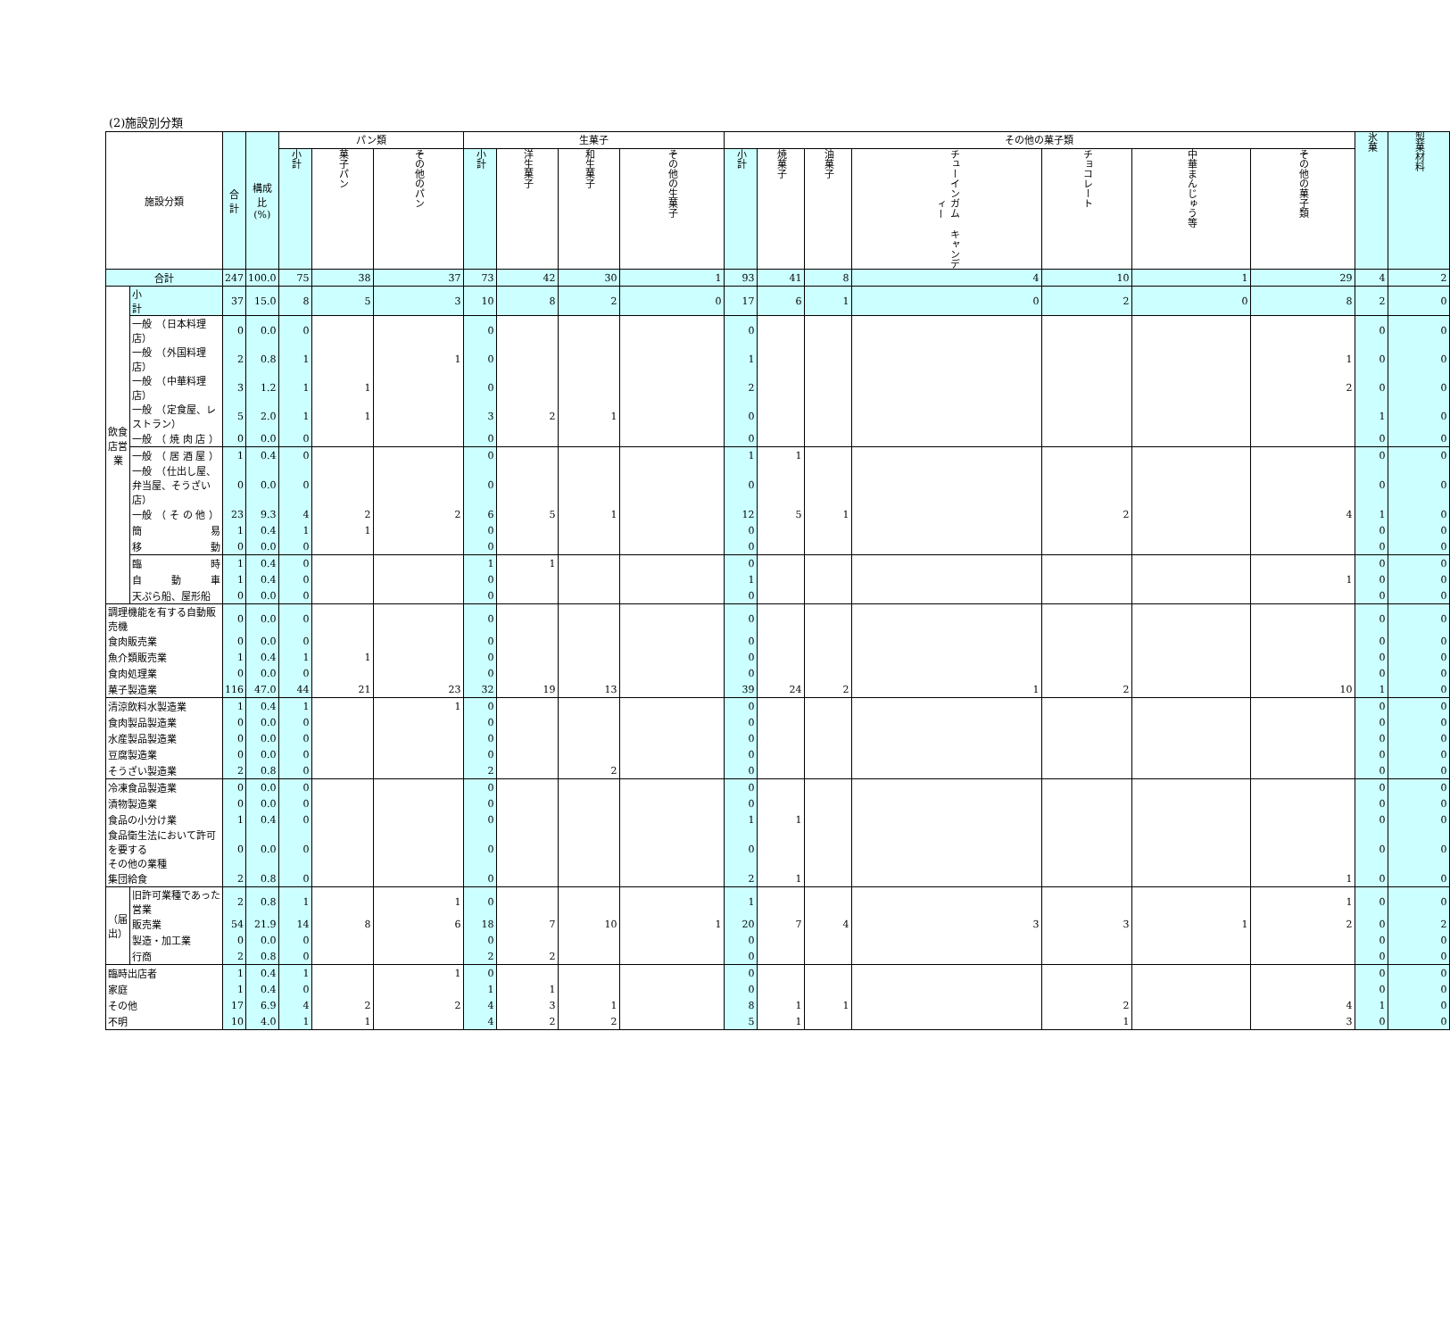(2)施設別分類
| 施設分類 | | 合計 | 構成比 (%) | パン類 | | | 生菓子 | | | | その他の菓子類 | | | | | | | 氷菓 | 製菓材料 |
| --- | --- | --- | --- | --- | --- | --- | --- | --- | --- | --- | --- | --- | --- | --- | --- | --- | --- | --- | --- |
| | | | | 小計 | 菓子パン | その他のパン | 小計 | 洋生菓子 | 和生菓子 | その他の生菓子 | 小計 | 焼菓子 | 油菓子 | チューインガム キャンディー | チョコレート | 中華まんじゅう等 | その他の菓子類 | | |
| 合計 | | 247 | 100.0 | 75 | 38 | 37 | 73 | 42 | 30 | 1 | 93 | 41 | 8 | 4 | 10 | 1 | 29 | 4 | 2 |
| 飲食店営業 | 小 計 | 37 | 15.0 | 8 | 5 | 3 | 10 | 8 | 2 | 0 | 17 | 6 | 1 | 0 | 2 | 0 | 8 | 2 | 0 |
| | 一般 （日本料理店） | 0 | 0.0 | 0 | | | 0 | | | | 0 | | | | | | | 0 | 0 |
| | 一般 （外国料理店） | 2 | 0.8 | 1 | | 1 | 0 | | | | 1 | | | | | | 1 | 0 | 0 |
| | 一般 （中華料理店） | 3 | 1.2 | 1 | 1 | | 0 | | | | 2 | | | | | | 2 | 0 | 0 |
| | 一般 （定食屋、レストラン） | 5 | 2.0 | 1 | 1 | | 3 | 2 | 1 | | 0 | | | | | | | 1 | 0 |
| | 一般 （ 焼 肉 店 ） | 0 | 0.0 | 0 | | | 0 | | | | 0 | | | | | | | 0 | 0 |
| | 一般 （ 居 酒 屋 ） | 1 | 0.4 | 0 | | | 0 | | | | 1 | 1 | | | | | | 0 | 0 |
| | 一般 （仕出し屋、弁当屋、そうざい店） | 0 | 0.0 | 0 | | | 0 | | | | 0 | | | | | | | 0 | 0 |
| | 一般 （ そ の 他 ） | 23 | 9.3 | 4 | 2 | 2 | 6 | 5 | 1 | | 12 | 5 | 1 | | 2 | | 4 | 1 | 0 |
| | 簡 易 | 1 | 0.4 | 1 | 1 | | 0 | | | | 0 | | | | | | | 0 | 0 |
| | 移 動 | 0 | 0.0 | 0 | | | 0 | | | | 0 | | | | | | | 0 | 0 |
| | 臨 時 | 1 | 0.4 | 0 | | | 1 | 1 | | | 0 | | | | | | | 0 | 0 |
| | 自 動 車 | 1 | 0.4 | 0 | | | 0 | | | | 1 | | | | | | 1 | 0 | 0 |
| | 天ぷら船、屋形船 | 0 | 0.0 | 0 | | | 0 | | | | 0 | | | | | | | 0 | 0 |
| 調理機能を有する自動販売機 | | 0 | 0.0 | 0 | | | 0 | | | | 0 | | | | | | | 0 | 0 |
| 食肉販売業 | | 0 | 0.0 | 0 | | | 0 | | | | 0 | | | | | | | 0 | 0 |
| 魚介類販売業 | | 1 | 0.4 | 1 | 1 | | 0 | | | | 0 | | | | | | | 0 | 0 |
| 食肉処理業 | | 0 | 0.0 | 0 | | | 0 | | | | 0 | | | | | | | 0 | 0 |
| 菓子製造業 | | 116 | 47.0 | 44 | 21 | 23 | 32 | 19 | 13 | | 39 | 24 | 2 | 1 | 2 | | 10 | 1 | 0 |
| 清涼飲料水製造業 | | 1 | 0.4 | 1 | | 1 | 0 | | | | 0 | | | | | | | 0 | 0 |
| 食肉製品製造業 | | 0 | 0.0 | 0 | | | 0 | | | | 0 | | | | | | | 0 | 0 |
| 水産製品製造業 | | 0 | 0.0 | 0 | | | 0 | | | | 0 | | | | | | | 0 | 0 |
| 豆腐製造業 | | 0 | 0.0 | 0 | | | 0 | | | | 0 | | | | | | | 0 | 0 |
| そうざい製造業 | | 2 | 0.8 | 0 | | | 2 | | 2 | | 0 | | | | | | | 0 | 0 |
| 冷凍食品製造業 | | 0 | 0.0 | 0 | | | 0 | | | | 0 | | | | | | | 0 | 0 |
| 漬物製造業 | | 0 | 0.0 | 0 | | | 0 | | | | 0 | | | | | | | 0 | 0 |
| 食品の小分け業 | | 1 | 0.4 | 0 | | | 0 | | | | 1 | 1 | | | | | | 0 | 0 |
| 食品衛生法において許可を要する その他の業種 | | 0 | 0.0 | 0 | | | 0 | | | | 0 | | | | | | | 0 | 0 |
| 集団給食 | | 2 | 0.8 | 0 | | | 0 | | | | 2 | 1 | | | | | 1 | 0 | 0 |
| （届出） | 旧許可業種であった営業 | 2 | 0.8 | 1 | | 1 | 0 | | | | 1 | | | | | | 1 | 0 | 0 |
| | 販売業 | 54 | 21.9 | 14 | 8 | 6 | 18 | 7 | 10 | 1 | 20 | 7 | 4 | 3 | 3 | 1 | 2 | 0 | 2 |
| | 製造・加工業 | 0 | 0.0 | 0 | | | 0 | | | | 0 | | | | | | | 0 | 0 |
| | 行商 | 2 | 0.8 | 0 | | | 2 | 2 | | | 0 | | | | | | | 0 | 0 |
| 臨時出店者 | | 1 | 0.4 | 1 | | 1 | 0 | | | | 0 | | | | | | | 0 | 0 |
| 家庭 | | 1 | 0.4 | 0 | | | 1 | 1 | | | 0 | | | | | | | 0 | 0 |
| その他 | | 17 | 6.9 | 4 | 2 | 2 | 4 | 3 | 1 | | 8 | 1 | 1 | | 2 | | 4 | 1 | 0 |
| 不明 | | 10 | 4.0 | 1 | 1 | | 4 | 2 | 2 | | 5 | 1 | | | 1 | | 3 | 0 | 0 |